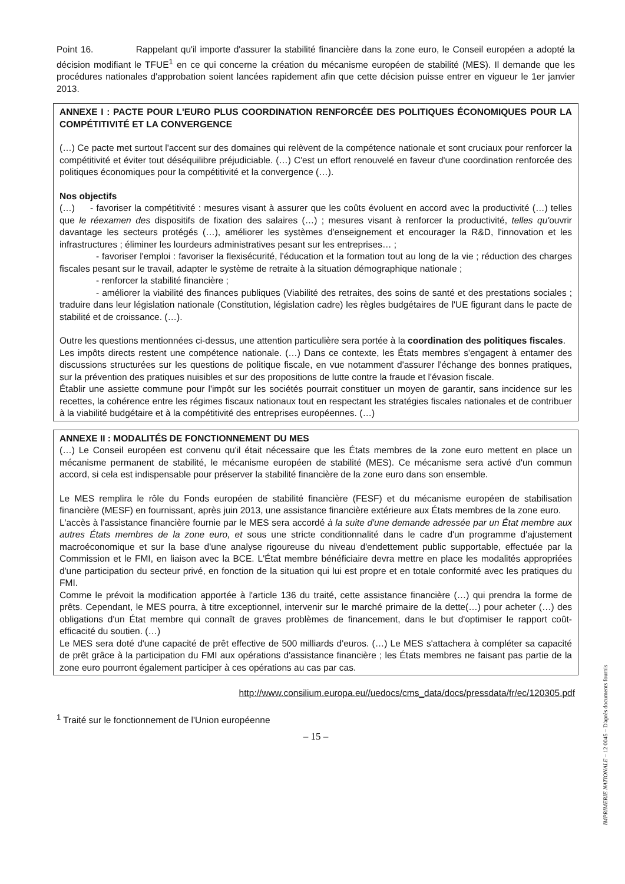Point 16. Rappelant qu'il importe d'assurer la stabilité financière dans la zone euro, le Conseil européen a adopté la décision modifiant le TFUE<sup>1</sup> en ce qui concerne la création du mécanisme européen de stabilité (MES). Il demande que les procédures nationales d'approbation soient lancées rapidement afin que cette décision puisse entrer en vigueur le 1er janvier 2013.
ANNEXE I : PACTE POUR L'EURO PLUS COORDINATION RENFORCÉE DES POLITIQUES ÉCONOMIQUES POUR LA COMPÉTITIVITÉ ET LA CONVERGENCE
(…) Ce pacte met surtout l'accent sur des domaines qui relèvent de la compétence nationale et sont cruciaux pour renforcer la compétitivité et éviter tout déséquilibre préjudiciable. (…) C'est un effort renouvelé en faveur d'une coordination renforcée des politiques économiques pour la compétitivité et la convergence (…).
Nos objectifs
(…) - favoriser la compétitivité : mesures visant à assurer que les coûts évoluent en accord avec la productivité (…) telles que le réexamen des dispositifs de fixation des salaires (…) ; mesures visant à renforcer la productivité, telles qu'ouvrir davantage les secteurs protégés (…), améliorer les systèmes d'enseignement et encourager la R&D, l'innovation et les infrastructures ; éliminer les lourdeurs administratives pesant sur les entreprises… ;
- favoriser l'emploi : favoriser la flexisécurité, l'éducation et la formation tout au long de la vie ; réduction des charges fiscales pesant sur le travail, adapter le système de retraite à la situation démographique nationale ;
- renforcer la stabilité financière ;
- améliorer la viabilité des finances publiques (Viabilité des retraites, des soins de santé et des prestations sociales ; traduire dans leur législation nationale (Constitution, législation cadre) les règles budgétaires de l'UE figurant dans le pacte de stabilité et de croissance. (…).
Outre les questions mentionnées ci-dessus, une attention particulière sera portée à la coordination des politiques fiscales.
Les impôts directs restent une compétence nationale. (…) Dans ce contexte, les États membres s'engagent à entamer des discussions structurées sur les questions de politique fiscale, en vue notamment d'assurer l'échange des bonnes pratiques, sur la prévention des pratiques nuisibles et sur des propositions de lutte contre la fraude et l'évasion fiscale.
Établir une assiette commune pour l'impôt sur les sociétés pourrait constituer un moyen de garantir, sans incidence sur les recettes, la cohérence entre les régimes fiscaux nationaux tout en respectant les stratégies fiscales nationales et de contribuer à la viabilité budgétaire et à la compétitivité des entreprises européennes. (…)
ANNEXE II : MODALITÉS DE FONCTIONNEMENT DU MES
(…) Le Conseil européen est convenu qu'il était nécessaire que les États membres de la zone euro mettent en place un mécanisme permanent de stabilité, le mécanisme européen de stabilité (MES). Ce mécanisme sera activé d'un commun accord, si cela est indispensable pour préserver la stabilité financière de la zone euro dans son ensemble.
Le MES remplira le rôle du Fonds européen de stabilité financière (FESF) et du mécanisme européen de stabilisation financière (MESF) en fournissant, après juin 2013, une assistance financière extérieure aux États membres de la zone euro.
L'accès à l'assistance financière fournie par le MES sera accordé à la suite d'une demande adressée par un État membre aux autres États membres de la zone euro, et sous une stricte conditionnalité dans le cadre d'un programme d'ajustement macroéconomique et sur la base d'une analyse rigoureuse du niveau d'endettement public supportable, effectuée par la Commission et le FMI, en liaison avec la BCE. L'État membre bénéficiaire devra mettre en place les modalités appropriées d'une participation du secteur privé, en fonction de la situation qui lui est propre et en totale conformité avec les pratiques du FMI.
Comme le prévoit la modification apportée à l'article 136 du traité, cette assistance financière (…) qui prendra la forme de prêts. Cependant, le MES pourra, à titre exceptionnel, intervenir sur le marché primaire de la dette(…) pour acheter (…) des obligations d'un État membre qui connaît de graves problèmes de financement, dans le but d'optimiser le rapport coût-efficacité du soutien. (…)
Le MES sera doté d'une capacité de prêt effective de 500 milliards d'euros. (…) Le MES s'attachera à compléter sa capacité de prêt grâce à la participation du FMI aux opérations d'assistance financière ; les États membres ne faisant pas partie de la zone euro pourront également participer à ces opérations au cas par cas.
http://www.consilium.europa.eu//uedocs/cms_data/docs/pressdata/fr/ec/120305.pdf
<sup>1</sup> Traité sur le fonctionnement de l'Union européenne
– 15 –
IMPRIMERIE NATIONALE – 12 0045 – D'après documents fournis